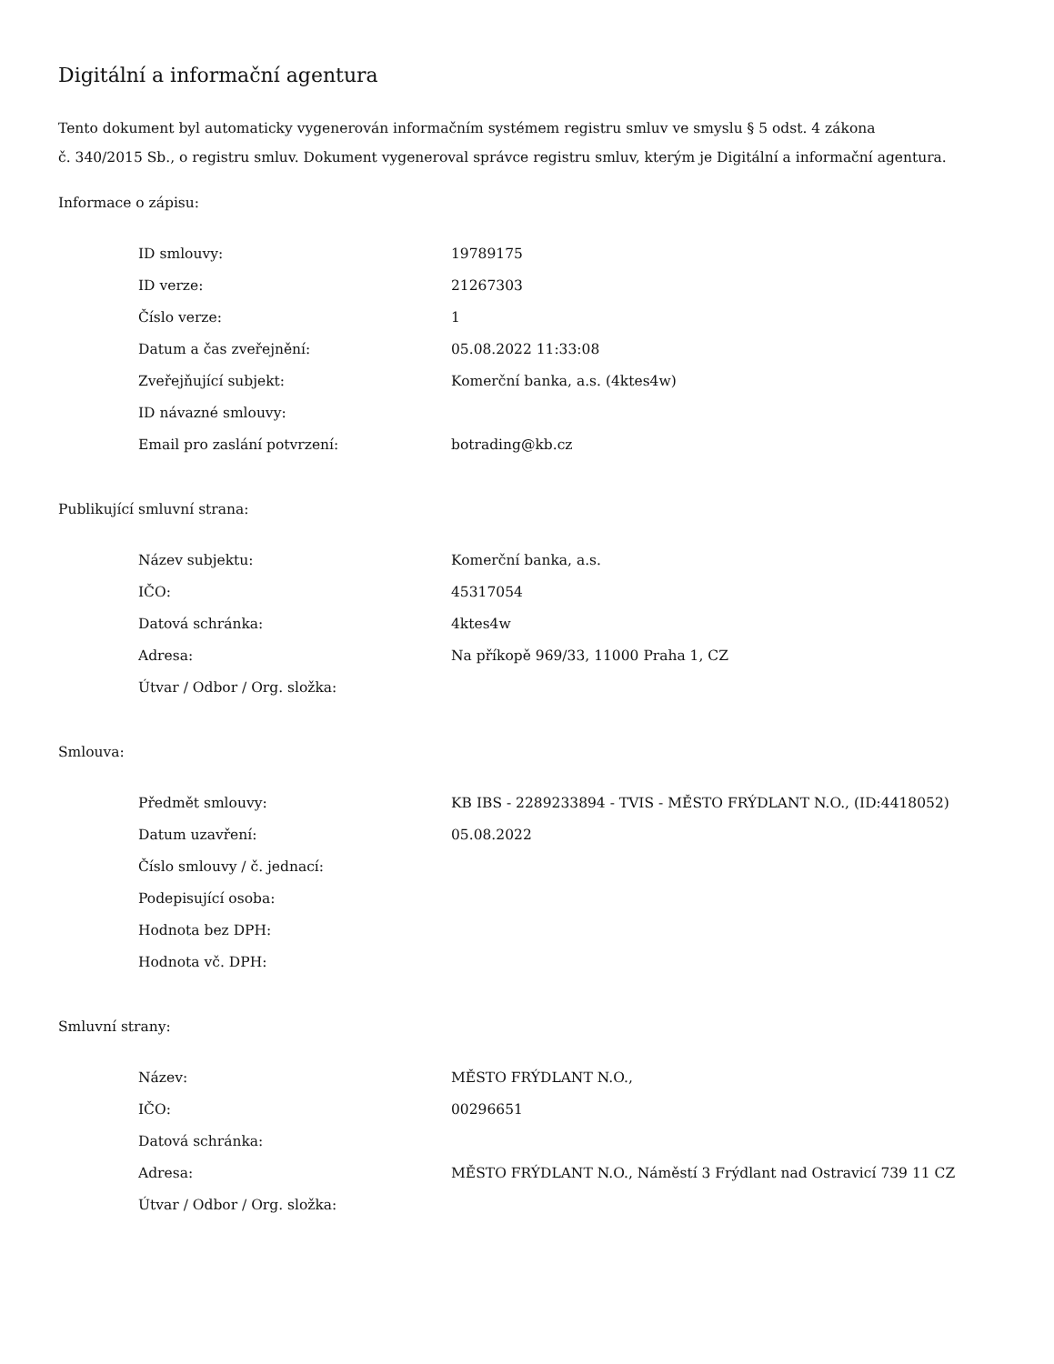Digitální a informační agentura
Tento dokument byl automaticky vygenerován informačním systémem registru smluv ve smyslu § 5 odst. 4 zákona
č. 340/2015 Sb., o registru smluv. Dokument vygeneroval správce registru smluv, kterým je Digitální a informační agentura.
Informace o zápisu:
| ID smlouvy: | 19789175 |
| ID verze: | 21267303 |
| Číslo verze: | 1 |
| Datum a čas zveřejnění: | 05.08.2022 11:33:08 |
| Zveřejňující subjekt: | Komerční banka, a.s. (4ktes4w) |
| ID návazné smlouvy: | |
| Email pro zaslání potvrzení: | botrading@kb.cz |
Publikující smluvní strana:
| Název subjektu: | Komerční banka, a.s. |
| IČO: | 45317054 |
| Datová schránka: | 4ktes4w |
| Adresa: | Na příkopě 969/33, 11000 Praha 1, CZ |
| Útvar / Odbor / Org. složka: | |
Smlouva:
| Předmět smlouvy: | KB IBS - 2289233894 - TVIS - MĚSTO FRÝDLANT N.O., (ID:4418052) |
| Datum uzavření: | 05.08.2022 |
| Číslo smlouvy / č. jednací: | |
| Podepisující osoba: | |
| Hodnota bez DPH: | |
| Hodnota vč. DPH: | |
Smluvní strany:
| Název: | MĚSTO FRÝDLANT N.O., |
| IČO: | 00296651 |
| Datová schránka: | |
| Adresa: | MĚSTO FRÝDLANT N.O., Náměstí 3 Frýdlant nad Ostravicí 739 11 CZ |
| Útvar / Odbor / Org. složka: | |